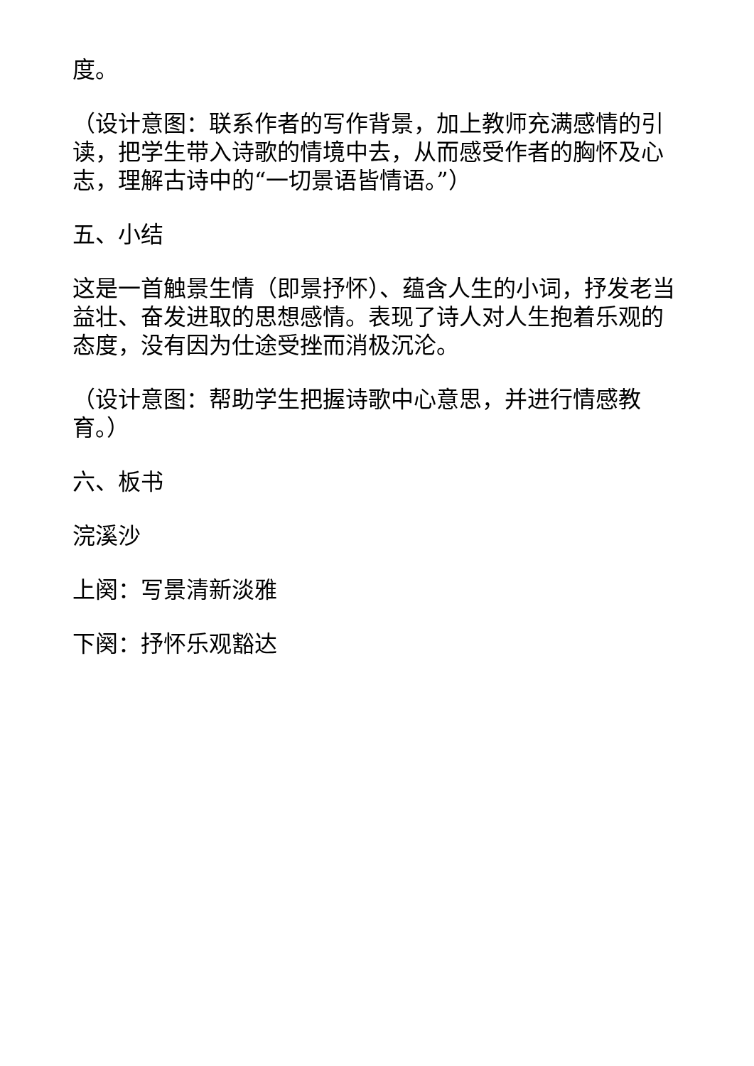度。
（设计意图：联系作者的写作背景，加上教师充满感情的引读，把学生带入诗歌的情境中去，从而感受作者的胸怀及心志，理解古诗中的“一切景语皆情语。”）
五、小结
这是一首触景生情（即景抒怀）、蕴含人生的小词，抒发老当益壮、奋发进取的思想感情。表现了诗人对人生抱着乐观的态度，没有因为仕途受挫而消极沉沦。
（设计意图：帮助学生把握诗歌中心意思，并进行情感教育。）
六、板书
浣溪沙
上阕：写景清新淡雅
下阕：抒怀乐观豁达